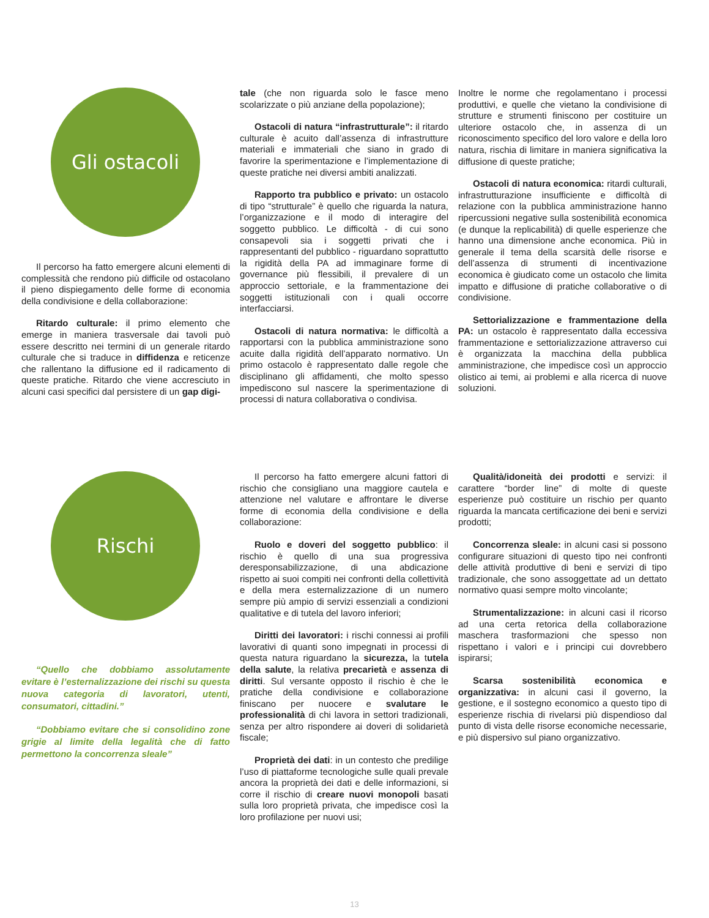Gli ostacoli
Il percorso ha fatto emergere alcuni elementi di complessità che rendono più difficile od ostacolano il pieno dispiegamento delle forme di economia della condivisione e della collaborazione:
Ritardo culturale: il primo elemento che emerge in maniera trasversale dai tavoli può essere descritto nei termini di un generale ritardo culturale che si traduce in diffidenza e reticenze che rallentano la diffusione ed il radicamento di queste pratiche. Ritardo che viene accresciuto in alcuni casi specifici dal persistere di un gap digi-
tale (che non riguarda solo le fasce meno scolarizzate o più anziane della popolazione);
Ostacoli di natura “infrastrutturale”: il ritardo culturale è acuito dall’assenza di infrastrutture materiali e immateriali che siano in grado di favorire la sperimentazione e l’implementazione di queste pratiche nei diversi ambiti analizzati.
Rapporto tra pubblico e privato: un ostacolo di tipo “strutturale” è quello che riguarda la natura, l’organizzazione e il modo di interagire del soggetto pubblico. Le difficoltà - di cui sono consapevoli sia i soggetti privati che i rappresentanti del pubblico - riguardano soprattutto la rigidità della PA ad immaginare forme di governance più flessibili, il prevalere di un approccio settoriale, e la frammentazione dei soggetti istituzionali con i quali occorre interfacciarsi.
Ostacoli di natura normativa: le difficoltà a rapportarsi con la pubblica amministrazione sono acuite dalla rigidità dell’apparato normativo. Un primo ostacolo è rappresentato dalle regole che disciplinano gli affidamenti, che molto spesso impediscono sul nascere la sperimentazione di processi di natura collaborativa o condivisa.
Inoltre le norme che regolamentano i processi produttivi, e quelle che vietano la condivisione di strutture e strumenti finiscono per costituire un ulteriore ostacolo che, in assenza di un riconoscimento specifico del loro valore e della loro natura, rischia di limitare in maniera significativa la diffusione di queste pratiche;
Ostacoli di natura economica: ritardi culturali, infrastrutturazione insufficiente e difficoltà di relazione con la pubblica amministrazione hanno ripercussioni negative sulla sostenibilità economica (e dunque la replicabilità) di quelle esperienze che hanno una dimensione anche economica. Più in generale il tema della scarsità delle risorse e dell’assenza di strumenti di incentivazione economica è giudicato come un ostacolo che limita impatto e diffusione di pratiche collaborative o di condivisione.
Settorializzazione e frammentazione della PA: un ostacolo è rappresentato dalla eccessiva frammentazione e settorializzazione attraverso cui è organizzata la macchina della pubblica amministrazione, che impedisce così un approccio olistico ai temi, ai problemi e alla ricerca di nuove soluzioni.
Rischi
“Quello che dobbiamo assolutamente evitare è l’esternalizzazione dei rischi su questa nuova categoria di lavoratori, utenti, consumatori, cittadini.”
“Dobbiamo evitare che si consolidino zone grigie al limite della legalità che di fatto permettono la concorrenza sleale”
Il percorso ha fatto emergere alcuni fattori di rischio che consigliano una maggiore cautela e attenzione nel valutare e affrontare le diverse forme di economia della condivisione e della collaborazione:
Ruolo e doveri del soggetto pubblico: il rischio è quello di una sua progressiva deresponsabilizzazione, di una abdicazione rispetto ai suoi compiti nei confronti della collettività e della mera esternalizzazione di un numero sempre più ampio di servizi essenziali a condizioni qualitative e di tutela del lavoro inferiori;
Diritti dei lavoratori: i rischi connessi ai profili lavorativi di quanti sono impegnati in processi di questa natura riguardano la sicurezza, la tutela della salute, la relativa precarietà e assenza di diritti. Sul versante opposto il rischio è che le pratiche della condivisione e collaborazione finiscano per nuocere e svalutare le professionalità di chi lavora in settori tradizionali, senza per altro rispondere ai doveri di solidarietà fiscale;
Proprietà dei dati: in un contesto che predilige l’uso di piattaforme tecnologiche sulle quali prevale ancora la proprietà dei dati e delle informazioni, si corre il rischio di creare nuovi monopoli basati sulla loro proprietà privata, che impedisce così la loro profilazione per nuovi usi;
Qualità/idoneità dei prodotti e servizi: il carattere “border line” di molte di queste esperienze può costituire un rischio per quanto riguarda la mancata certificazione dei beni e servizi prodotti;
Concorrenza sleale: in alcuni casi si possono configurare situazioni di questo tipo nei confronti delle attività produttive di beni e servizi di tipo tradizionale, che sono assoggettate ad un dettato normativo quasi sempre molto vincolante;
Strumentalizzazione: in alcuni casi il ricorso ad una certa retorica della collaborazione maschera trasformazioni che spesso non rispettano i valori e i principi cui dovrebbero ispirarsi;
Scarsa sostenibilità economica e organizzativa: in alcuni casi il governo, la gestione, e il sostegno economico a questo tipo di esperienze rischia di rivelarsi più dispendioso dal punto di vista delle risorse economiche necessarie, e più dispersivo sul piano organizzativo.
13